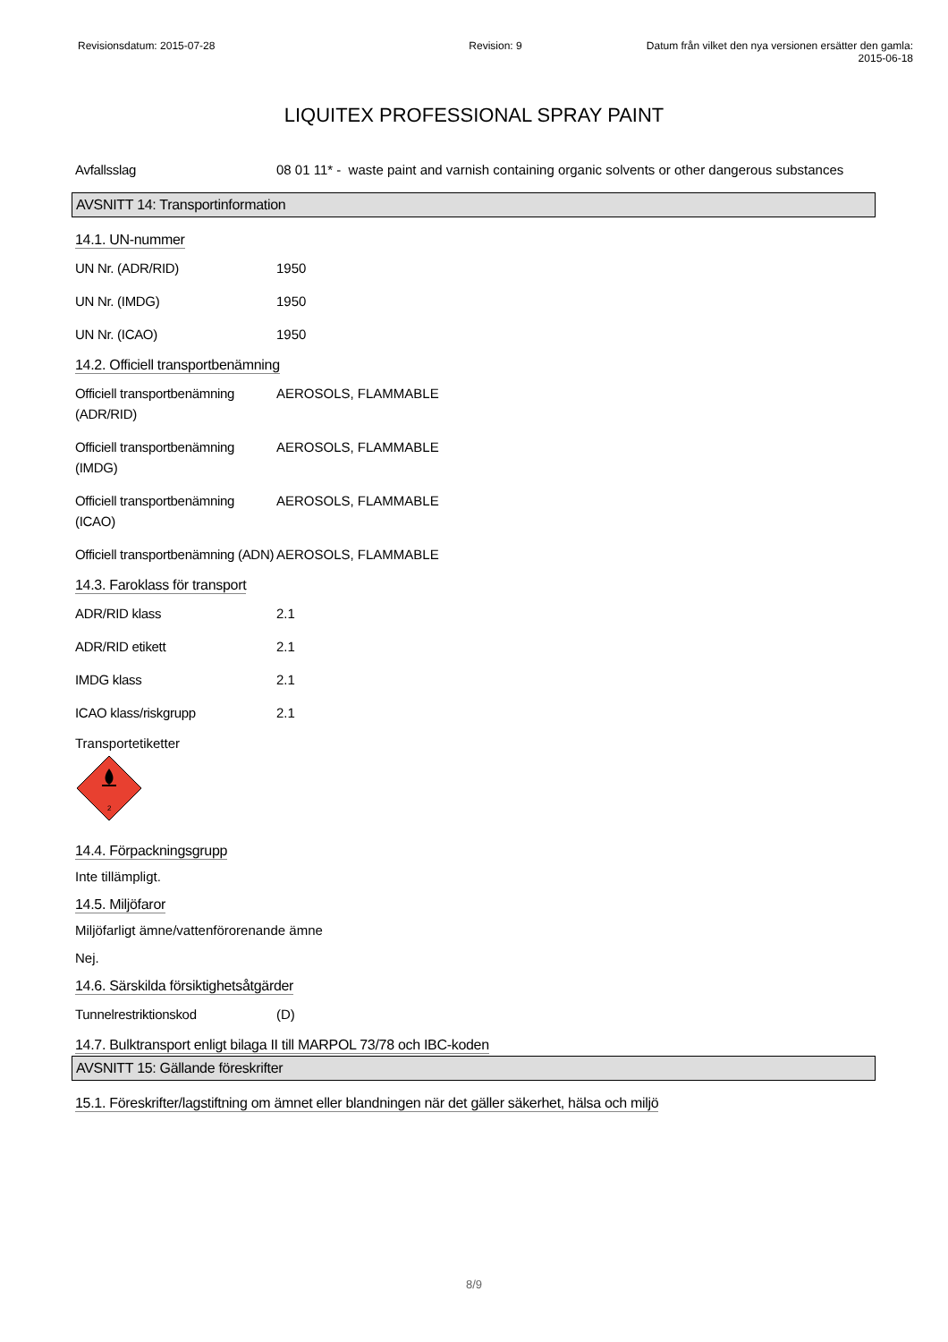Revisionsdatum: 2015-07-28 Revision: 9 Datum från vilket den nya versionen ersätter den gamla: 2015-06-18
LIQUITEX PROFESSIONAL SPRAY PAINT
Avfallsslag 08 01 11* - waste paint and varnish containing organic solvents or other dangerous substances
AVSNITT 14: Transportinformation
14.1. UN-nummer
UN Nr. (ADR/RID) 1950
UN Nr. (IMDG) 1950
UN Nr. (ICAO) 1950
14.2. Officiell transportbenämning
Officiell transportbenämning (ADR/RID)
AEROSOLS, FLAMMABLE
Officiell transportbenämning (IMDG)
AEROSOLS, FLAMMABLE
Officiell transportbenämning (ICAO)
AEROSOLS, FLAMMABLE
Officiell transportbenämning (ADN)
AEROSOLS, FLAMMABLE
14.3. Faroklass för transport
ADR/RID klass 2.1
ADR/RID etikett 2.1
IMDG klass 2.1
ICAO klass/riskgrupp 2.1
Transportetiketter
2
14.4. Förpackningsgrupp
Inte tillämpligt.
14.5. Miljöfaror
Miljöfarligt ämne/vattenförorenande ämne
Nej.
14.6. Särskilda försiktighetsåtgärder
Tunnelrestriktionskod (D)
14.7. Bulktransport enligt bilaga II till MARPOL 73/78 och IBC-koden
AVSNITT 15: Gällande föreskrifter
15.1. Föreskrifter/lagstiftning om ämnet eller blandningen när det gäller säkerhet, hälsa och miljö
8/9